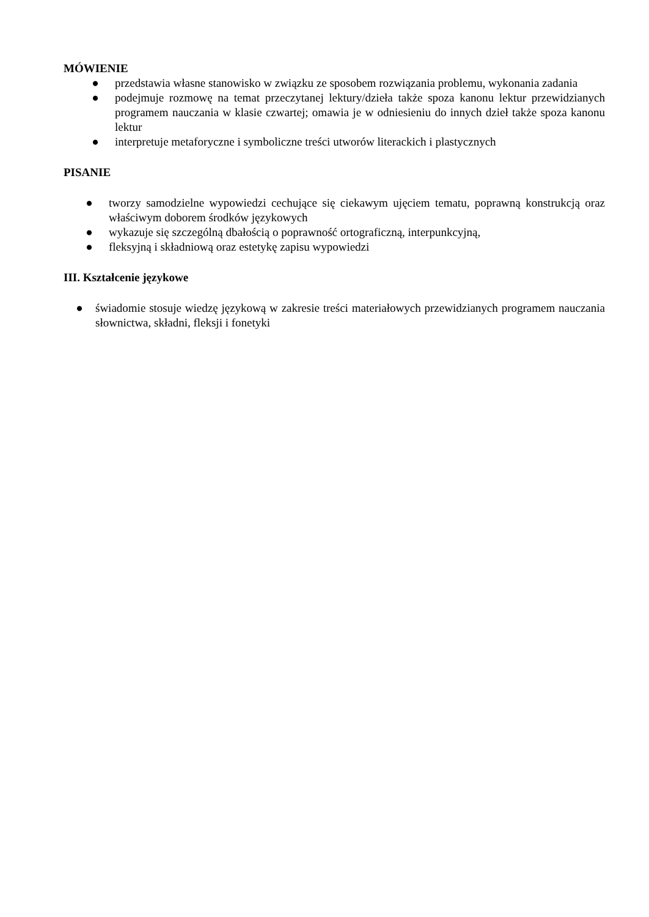MÓWIENIE
● przedstawia własne stanowisko w związku ze sposobem rozwiązania problemu, wykonania zadania
● podejmuje rozmowę na temat przeczytanej lektury/dzieła także spoza kanonu lektur przewidzianych programem nauczania w klasie czwartej; omawia je w odniesieniu do innych dzieł także spoza kanonu lektur
● interpretuje metaforyczne i symboliczne treści utworów literackich i plastycznych
PISANIE
● tworzy samodzielne wypowiedzi cechujące się ciekawym ujęciem tematu, poprawną konstrukcją oraz właściwym doborem środków językowych
● wykazuje się szczególną dbałością o poprawność ortograficzną, interpunkcyjną,
● fleksyjną i składniową oraz estetykę zapisu wypowiedzi
III. Kształcenie językowe
● świadomie stosuje wiedzę językową w zakresie treści materiałowych przewidzianych programem nauczania słownictwa, składni, fleksji i fonetyki